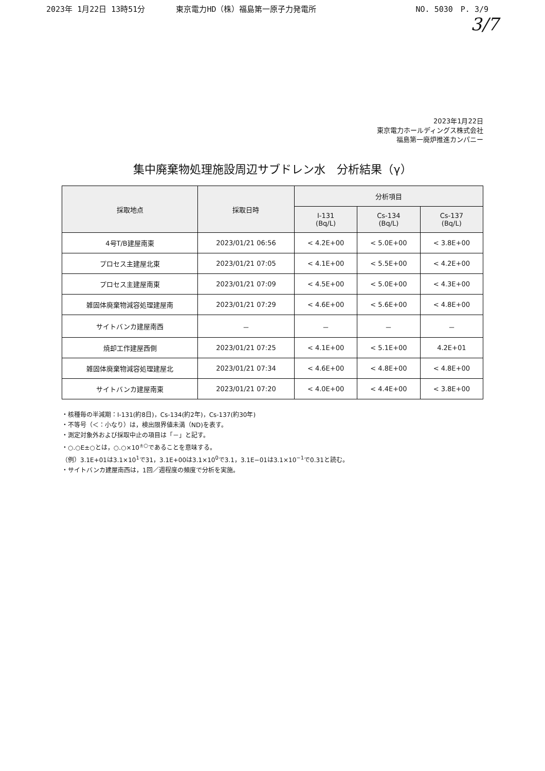2023年 1月22日 13時51分 東京電力HD（株）福島第一原子力発電所
NO. 5030　P. 3/9
3/7
2023年1月22日
東京電力ホールディングス株式会社
福島第一廃炉推進カンパニー
集中廃棄物処理施設周辺サブドレン水　分析結果（γ）
| 採取地点 | 採取日時 | 分析項目 | | |
| --- | --- | --- | --- | --- |
| | | I-131 (Bq/L) | Cs-134 (Bq/L) | Cs-137 (Bq/L) |
| 4号T/B建屋南東 | 2023/01/21 06:56 | < 4.2E+00 | < 5.0E+00 | < 3.8E+00 |
| プロセス主建屋北東 | 2023/01/21 07:05 | < 4.1E+00 | < 5.5E+00 | < 4.2E+00 |
| プロセス主建屋南東 | 2023/01/21 07:09 | < 4.5E+00 | < 5.0E+00 | < 4.3E+00 |
| 雑固体廃棄物減容処理建屋南 | 2023/01/21 07:29 | < 4.6E+00 | < 5.6E+00 | < 4.8E+00 |
| サイトバンカ建屋南西 | － | － | － | － |
| 焼却工作建屋西側 | 2023/01/21 07:25 | < 4.1E+00 | < 5.1E+00 | 4.2E+01 |
| 雑固体廃棄物減容処理建屋北 | 2023/01/21 07:34 | < 4.6E+00 | < 4.8E+00 | < 4.8E+00 |
| サイトバンカ建屋南東 | 2023/01/21 07:20 | < 4.0E+00 | < 4.4E+00 | < 3.8E+00 |
・核種毎の半減期：I-131(約8日)，Cs-134(約2年)，Cs-137(約30年)
・不等号（＜：小なり）は，検出限界値未満（ND)を表す。
・測定対象外および採取中止の項目は「－」と記す。
・○.○E±○とは，○.○×10<sup>±○</sup>であることを意味する。
（例）3.1E+01は3.1×10<sup>1</sup>で31，3.1E+00は3.1×10<sup>0</sup>で3.1，3.1E−01は3.1×10<sup>−1</sup>で0.31と読む。
・サイトバンカ建屋南西は，1回／週程度の頻度で分析を実施。